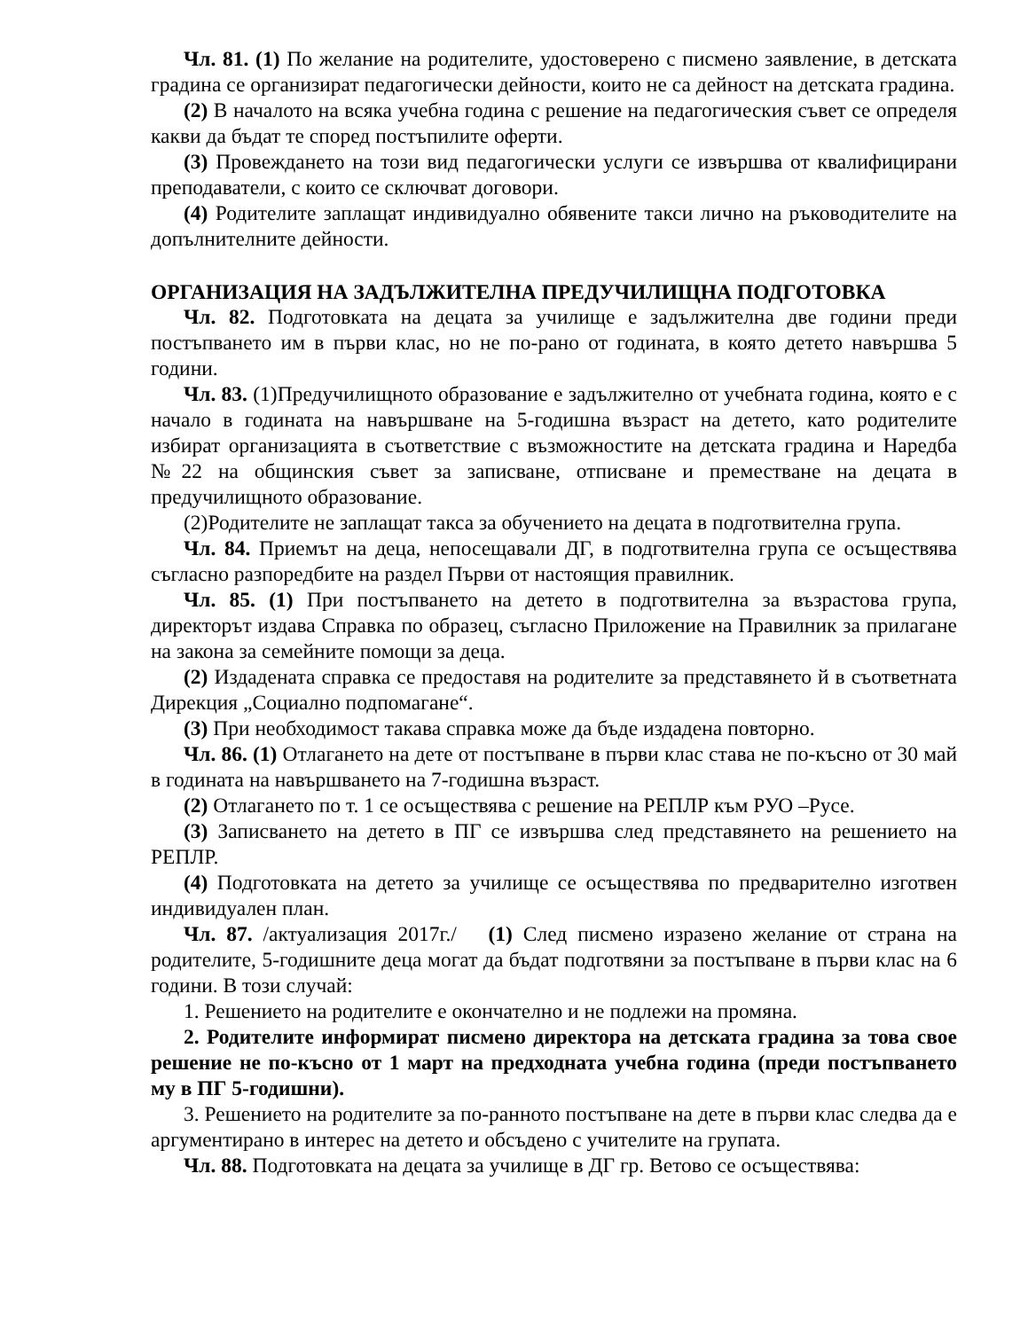Чл. 81. (1) По желание на родителите, удостоверено с писмено заявление, в детската градина се организират педагогически дейности, които не са дейност на детската градина.
(2) В началото на всяка учебна година с решение на педагогическия съвет се определя какви да бъдат те според постъпилите оферти.
(3) Провеждането на този вид педагогически услуги се извършва от квалифицирани преподаватели, с които се сключват договори.
(4) Родителите заплащат индивидуално обявените такси лично на ръководителите на допълнителните дейности.
ОРГАНИЗАЦИЯ НА ЗАДЪЛЖИТЕЛНА ПРЕДУЧИЛИЩНА ПОДГОТОВКА
Чл. 82. Подготовката на децата за училище е задължителна две години преди постъпването им в първи клас, но не по-рано от годината, в която детето навършва 5 години.
Чл. 83. (1)Предучилищното образование е задължително от учебната година, която е с начало в годината на навършване на 5-годишна възраст на детето, като родителите избират организацията в съответствие с възможностите на детската градина и Наредба №22 на общинския съвет за записване, отписване и преместване на децата в предучилищното образование.
(2)Родителите не заплащат такса за обучението на децата в подготвителна група.
Чл. 84. Приемът на деца, непосещавали ДГ, в подготвителна група се осъществява съгласно разпоредбите на раздел Първи от настоящия правилник.
Чл. 85. (1) При постъпването на детето в подготвителна за възрастова група, директорът издава Справка по образец, съгласно Приложение на Правилник за прилагане на закона за семейните помощи за деца.
(2) Издадената справка се предоставя на родителите за представянето й в съответната Дирекция „Социално подпомагане“.
(3) При необходимост такава справка може да бъде издадена повторно.
Чл. 86. (1) Отлагането на дете от постъпване в първи клас става не по-късно от 30 май в годината на навършването на 7-годишна възраст.
(2) Отлагането по т. 1 се осъществява с решение на РЕПЛР към РУО –Русе.
(3) Записването на детето в ПГ се извършва след представянето на решението на РЕПЛР.
(4) Подготовката на детето за училище се осъществява по предварително изготвен индивидуален план.
Чл. 87. /актуализация 2017г./ (1) След писмено изразено желание от страна на родителите, 5-годишните деца могат да бъдат подготвяни за постъпване в първи клас на 6 години. В този случай:
1. Решението на родителите е окончателно и не подлежи на промяна.
2. Родителите информират писмено директора на детската градина за това свое решение не по-късно от 1 март на предходната учебна година (преди постъпването му в ПГ 5-годишни).
3. Решението на родителите за по-ранното постъпване на дете в първи клас следва да е аргументирано в интерес на детето и обсъдено с учителите на групата.
Чл. 88. Подготовката на децата за училище в ДГ гр. Ветово се осъществява: